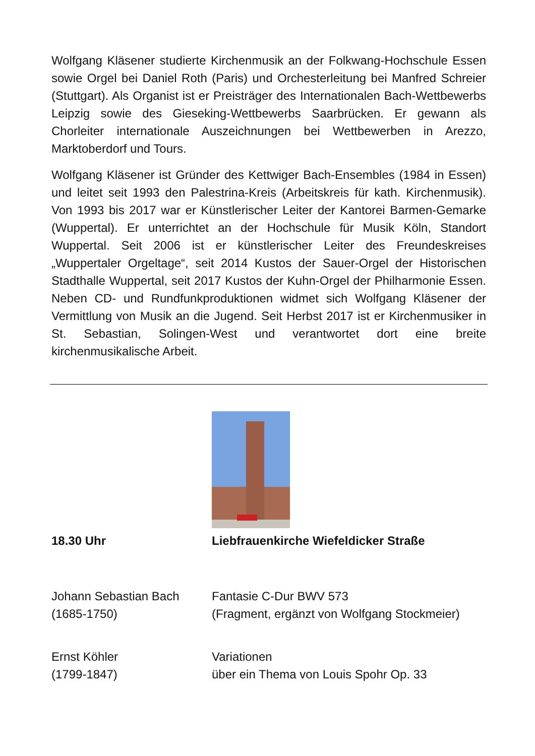Wolfgang Kläsener studierte Kirchenmusik an der Folkwang-Hochschule Essen sowie Orgel bei Daniel Roth (Paris) und Orchesterleitung bei Manfred Schreier (Stuttgart). Als Organist ist er Preisträger des Internationalen Bach-Wettbewerbs Leipzig sowie des Gieseking-Wettbewerbs Saarbrücken. Er gewann als Chorleiter internationale Auszeichnungen bei Wettbewerben in Arezzo, Marktoberdorf und Tours.
Wolfgang Kläsener ist Gründer des Kettwiger Bach-Ensembles (1984 in Essen) und leitet seit 1993 den Palestrina-Kreis (Arbeitskreis für kath. Kirchenmusik). Von 1993 bis 2017 war er Künstlerischer Leiter der Kantorei Barmen-Gemarke (Wuppertal). Er unterrichtet an der Hochschule für Musik Köln, Standort Wuppertal. Seit 2006 ist er künstlerischer Leiter des Freundeskreises „Wuppertaler Orgeltage“, seit 2014 Kustos der Sauer-Orgel der Historischen Stadthalle Wuppertal, seit 2017 Kustos der Kuhn-Orgel der Philharmonie Essen. Neben CD- und Rundfunkproduktionen widmet sich Wolfgang Kläsener der Vermittlung von Musik an die Jugend. Seit Herbst 2017 ist er Kirchenmusiker in St. Sebastian, Solingen-West und verantwortet dort eine breite kirchenmusikalische Arbeit.
18.30 Uhr Liebfrauenkirche Wiefeldicker Straße
Johann Sebastian Bach
(1685-1750)
Fantasie C-Dur BWV 573
(Fragment, ergänzt von Wolfgang Stockmeier)
Ernst Köhler
(1799-1847)
Variationen
über ein Thema von Louis Spohr Op. 33